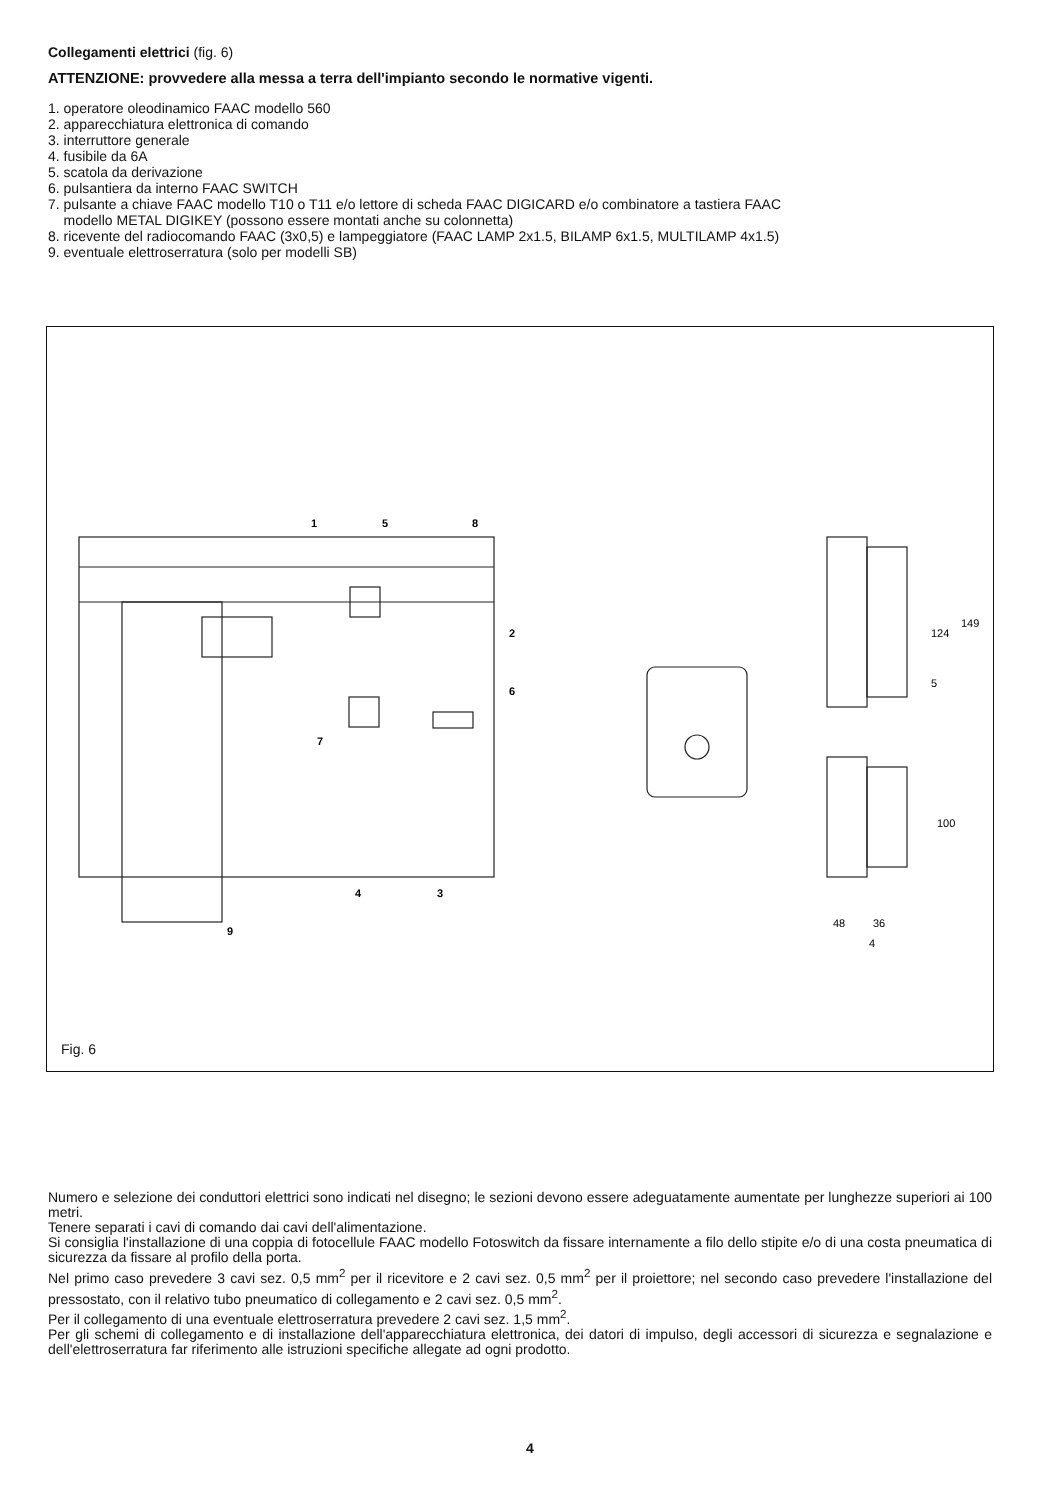Collegamenti elettrici (fig. 6)
ATTENZIONE: provvedere alla messa a terra dell'impianto secondo le normative vigenti.
1. operatore oleodinamico FAAC modello 560
2. apparecchiatura elettronica di comando
3. interruttore generale
4. fusibile da 6A
5. scatola da derivazione
6. pulsantiera da interno FAAC SWITCH
7. pulsante a chiave FAAC modello T10 o T11 e/o lettore di scheda FAAC DIGICARD e/o combinatore a tastiera FAAC
modello METAL DIGIKEY (possono essere montati anche su colonnetta)
8. ricevente del radiocomando FAAC (3x0,5) e lampeggiatore (FAAC LAMP 2x1.5, BILAMP 6x1.5, MULTILAMP 4x1.5)
9. eventuale elettroserratura (solo per modelli SB)
1
5
8
2
6
7
4
3
9
149
124
5
100
48
36
4
Fig. 6
Numero e selezione dei conduttori elettrici sono indicati nel disegno; le sezioni devono essere adeguatamente aumentate per lunghezze superiori ai 100 metri.
Tenere separati i cavi di comando dai cavi dell'alimentazione.
Si consiglia l'installazione di una coppia di fotocellule FAAC modello Fotoswitch da fissare internamente a filo dello stipite e/o di una costa pneumatica di sicurezza da fissare al profilo della porta.
Nel primo caso prevedere 3 cavi sez. 0,5 mm<sup>2</sup> per il ricevitore e 2 cavi sez. 0,5 mm<sup>2</sup> per il proiettore; nel secondo caso prevedere l'installazione del pressostato, con il relativo tubo pneumatico di collegamento e 2 cavi sez. 0,5 mm<sup>2</sup>.
Per il collegamento di una eventuale elettroserratura prevedere 2 cavi sez. 1,5 mm<sup>2</sup>.
Per gli schemi di collegamento e di installazione dell'apparecchiatura elettronica, dei datori di impulso, degli accessori di sicurezza e segnalazione e dell'elettroserratura far riferimento alle istruzioni specifiche allegate ad ogni prodotto.
4